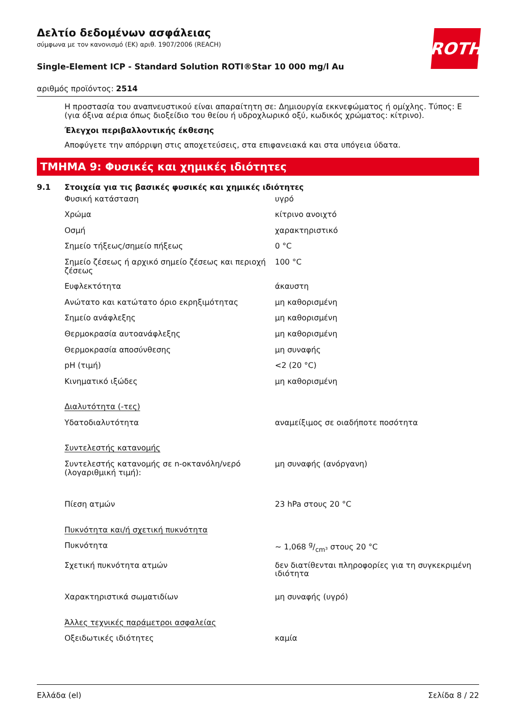ROTH
Δελτίο δεδομένων ασφάλειας
σύμφωνα με τον κανονισμό (ΕΚ) αριθ. 1907/2006 (REACH)
Single-Element ICP - Standard Solution ROTI®Star 10 000 mg/l Au
αριθμός προϊόντος: 2514
Η προστασία του αναπνευστικού είναι απαραίτητη σε: Δημιουργία εκκνεφώματος ή ομίχλης. Τύπος: E (για όξινα αέρια όπως διοξείδιο του θείου ή υδροχλωρικό οξύ, κωδικός χρώματος: κίτρινο).
Έλεγχοι περιβαλλοντικής έκθεσης
Αποφύγετε την απόρριψη στις αποχετεύσεις, στα επιφανειακά και στα υπόγεια ύδατα.
ΤΜΗΜΑ 9: Φυσικές και χημικές ιδιότητες
9.1 Στοιχεία για τις βασικές φυσικές και χημικές ιδιότητες
| Φυσική κατάσταση | υγρό |
| Χρώμα | κίτρινο ανοιχτό |
| Οσμή | χαρακτηριστικό |
| Σημείο τήξεως/σημείο πήξεως | 0 °C |
| Σημείο ζέσεως ή αρχικό σημείο ζέσεως και περιοχή ζέσεως | 100 °C |
| Ευφλεκτότητα | άκαυστη |
| Ανώτατο και κατώτατο όριο εκρηξιμότητας | μη καθορισμένη |
| Σημείο ανάφλεξης | μη καθορισμένη |
| Θερμοκρασία αυτοανάφλεξης | μη καθορισμένη |
| Θερμοκρασία αποσύνθεσης | μη συναφής |
| pH (τιμή) | <2 (20 °C) |
| Κινηματικό ιξώδες | μη καθορισμένη |
| Διαλυτότητα (-τες) | |
| Υδατοδιαλυτότητα | αναμείξιμος σε οιαδήποτε ποσότητα |
| Συντελεστής κατανομής | |
| Συντελεστής κατανομής σε n-οκτανόλη/νερό (λογαριθμική τιμή): | μη συναφής (ανόργανη) |
| Πίεση ατμών | 23 hPa στους 20 °C |
| Πυκνότητα και/ή σχετική πυκνότητα | |
| Πυκνότητα | ~ 1,068 g/cm³ στους 20 °C |
| Σχετική πυκνότητα ατμών | δεν διατίθενται πληροφορίες για τη συγκεκριμένη ιδιότητα |
| Χαρακτηριστικά σωματιδίων | μη συναφής (υγρό) |
| Άλλες τεχνικές παράμετροι ασφαλείας | |
| Οξειδωτικές ιδιότητες | καμία |
Ελλάδα (el) Σελίδα 8 / 22